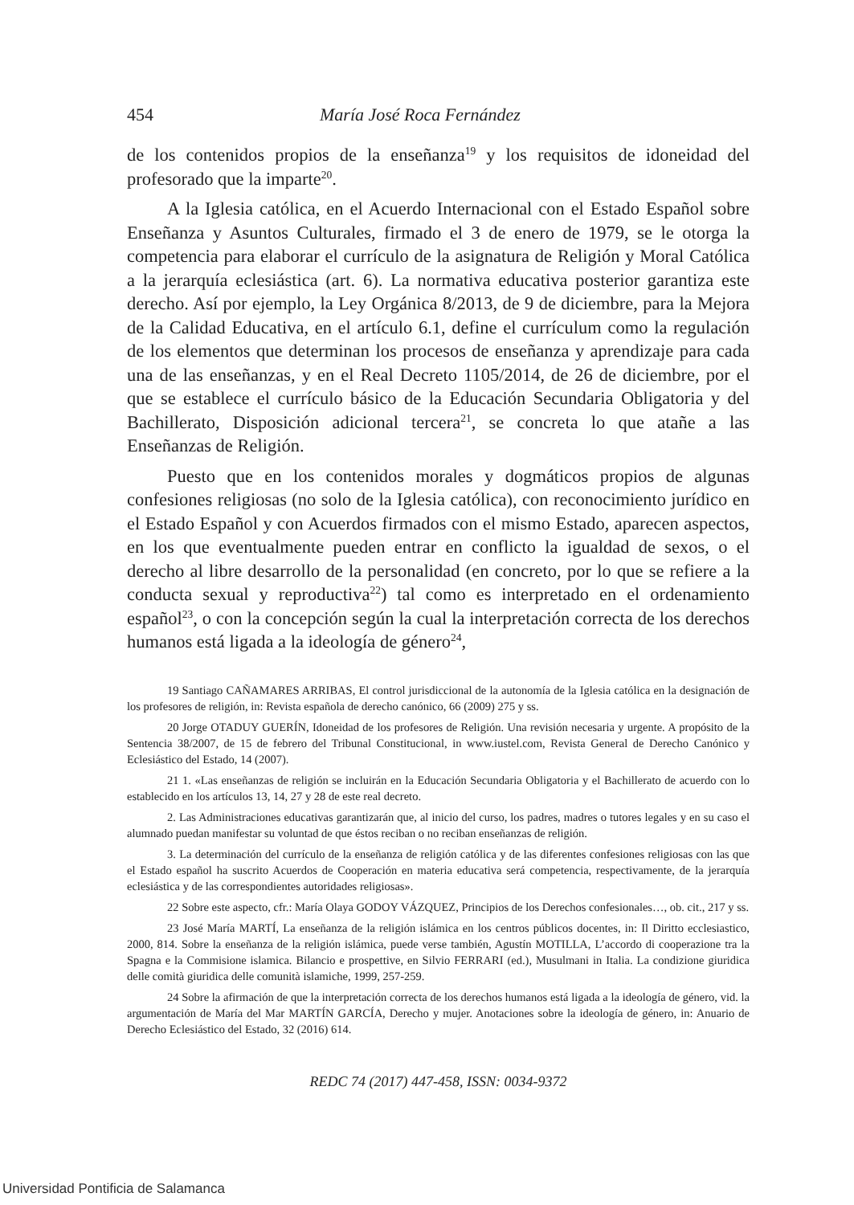454 María José Roca Fernández
de los contenidos propios de la enseñanza<sup>19</sup> y los requisitos de idoneidad del profesorado que la imparte<sup>20</sup>.
A la Iglesia católica, en el Acuerdo Internacional con el Estado Español sobre Enseñanza y Asuntos Culturales, firmado el 3 de enero de 1979, se le otorga la competencia para elaborar el currículo de la asignatura de Religión y Moral Católica a la jerarquía eclesiástica (art. 6). La normativa educativa posterior garantiza este derecho. Así por ejemplo, la Ley Orgánica 8/2013, de 9 de diciembre, para la Mejora de la Calidad Educativa, en el artículo 6.1, define el currículum como la regulación de los elementos que determinan los procesos de enseñanza y aprendizaje para cada una de las enseñanzas, y en el Real Decreto 1105/2014, de 26 de diciembre, por el que se establece el currículo básico de la Educación Secundaria Obligatoria y del Bachillerato, Disposición adicional tercera<sup>21</sup>, se concreta lo que atañe a las Enseñanzas de Religión.
Puesto que en los contenidos morales y dogmáticos propios de algunas confesiones religiosas (no solo de la Iglesia católica), con reconocimiento jurídico en el Estado Español y con Acuerdos firmados con el mismo Estado, aparecen aspectos, en los que eventualmente pueden entrar en conflicto la igualdad de sexos, o el derecho al libre desarrollo de la personalidad (en concreto, por lo que se refiere a la conducta sexual y reproductiva<sup>22</sup>) tal como es interpretado en el ordenamiento español<sup>23</sup>, o con la concepción según la cual la interpretación correcta de los derechos humanos está ligada a la ideología de género<sup>24</sup>,
19 Santiago CAÑAMARES ARRIBAS, El control jurisdiccional de la autonomía de la Iglesia católica en la designación de los profesores de religión, in: Revista española de derecho canónico, 66 (2009) 275 y ss.
20 Jorge OTADUY GUERÍN, Idoneidad de los profesores de Religión. Una revisión necesaria y urgente. A propósito de la Sentencia 38/2007, de 15 de febrero del Tribunal Constitucional, in www.iustel.com, Revista General de Derecho Canónico y Eclesiástico del Estado, 14 (2007).
21 1. «Las enseñanzas de religión se incluirán en la Educación Secundaria Obligatoria y el Bachillerato de acuerdo con lo establecido en los artículos 13, 14, 27 y 28 de este real decreto.
2. Las Administraciones educativas garantizarán que, al inicio del curso, los padres, madres o tutores legales y en su caso el alumnado puedan manifestar su voluntad de que éstos reciban o no reciban enseñanzas de religión.
3. La determinación del currículo de la enseñanza de religión católica y de las diferentes confesiones religiosas con las que el Estado español ha suscrito Acuerdos de Cooperación en materia educativa será competencia, respectivamente, de la jerarquía eclesiástica y de las correspondientes autoridades religiosas».
22 Sobre este aspecto, cfr.: María Olaya GODOY VÁZQUEZ, Principios de los Derechos confesionales…, ob. cit., 217 y ss.
23 José María MARTÍ, La enseñanza de la religión islámica en los centros públicos docentes, in: Il Diritto ecclesiastico, 2000, 814. Sobre la enseñanza de la religión islámica, puede verse también, Agustín MOTILLA, L’accordo di cooperazione tra la Spagna e la Commisione islamica. Bilancio e prospettive, en Silvio FERRARI (ed.), Musulmani in Italia. La condizione giuridica delle comità giuridica delle comunità islamiche, 1999, 257-259.
24 Sobre la afirmación de que la interpretación correcta de los derechos humanos está ligada a la ideología de género, vid. la argumentación de María del Mar MARTÍN GARCÍA, Derecho y mujer. Anotaciones sobre la ideología de género, in: Anuario de Derecho Eclesiástico del Estado, 32 (2016) 614.
REDC 74 (2017) 447-458, ISSN: 0034-9372
Universidad Pontificia de Salamanca